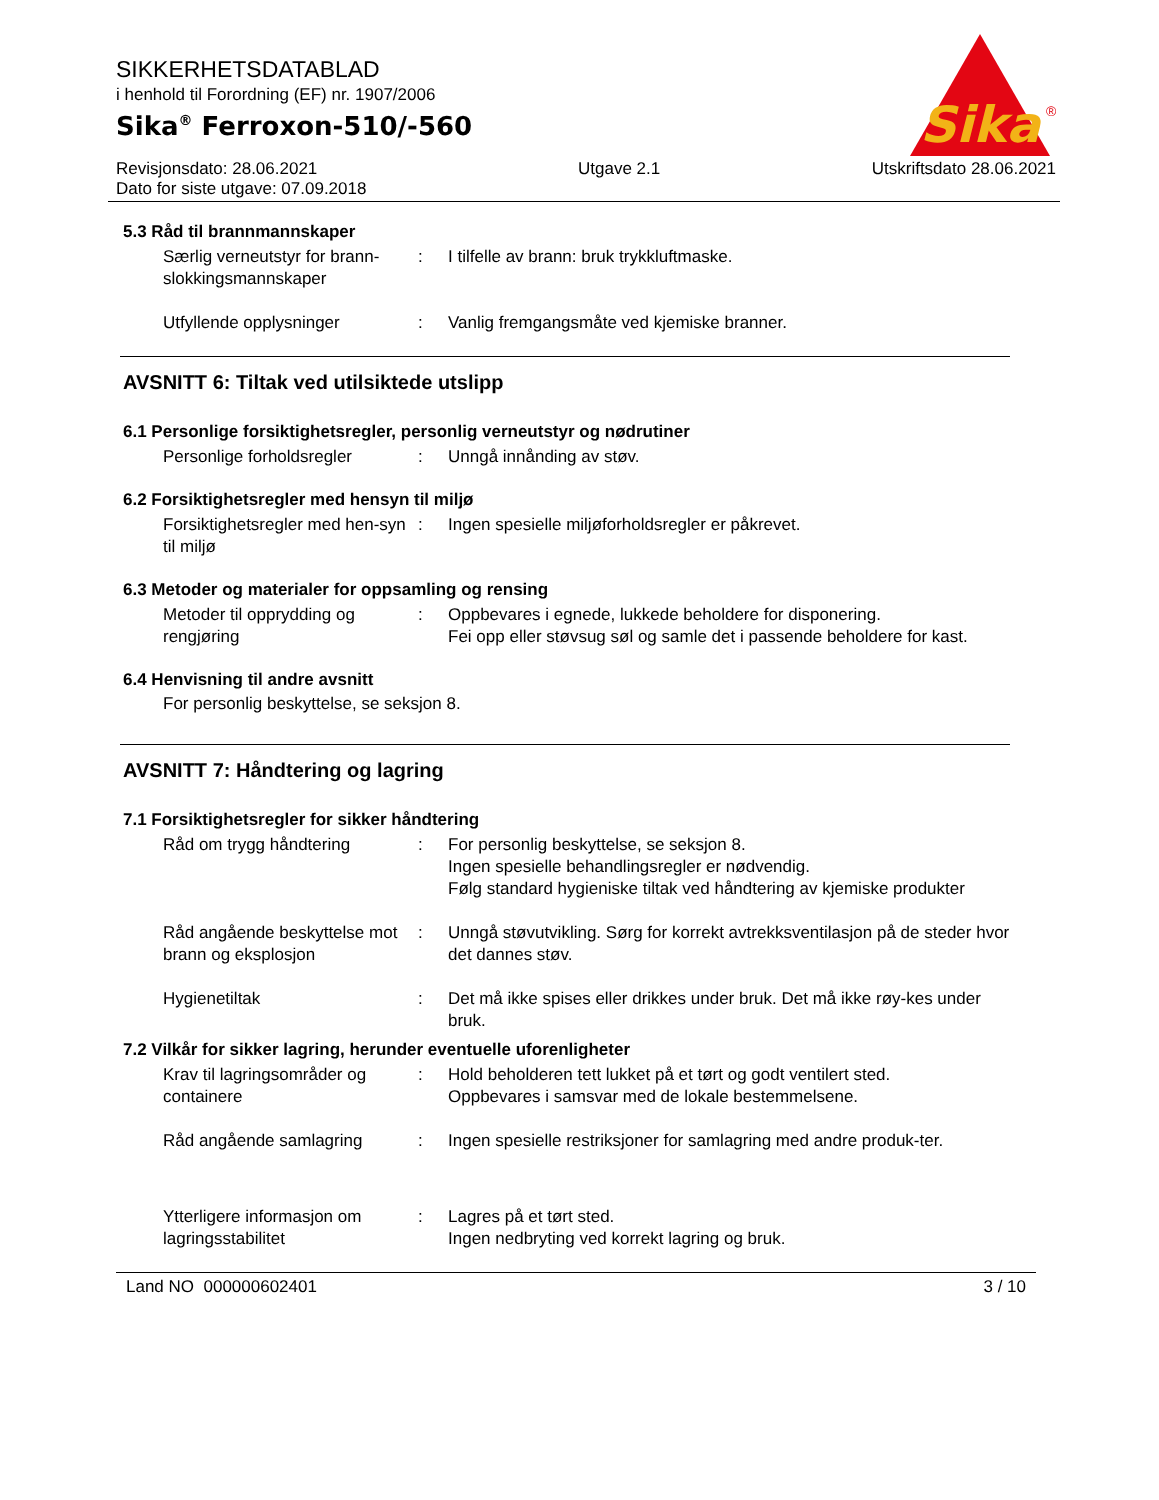SIKKERHETSDATABLAD
i henhold til Forordning (EF) nr. 1907/2006
Sika<sup>®</sup> Ferroxon-510/-560
Sika
®
Revisjonsdato: 28.06.2021
Dato for siste utgave: 07.09.2018
Utgave 2.1 Utskriftsdato 28.06.2021
5.3 Råd til brannmannskaper
Særlig verneutstyr for brann-slokkingsmannskaper
: I tilfelle av brann: bruk trykkluftmaske.
Utfyllende opplysninger : Vanlig fremgangsmåte ved kjemiske branner.
AVSNITT 6: Tiltak ved utilsiktede utslipp
6.1 Personlige forsiktighetsregler, personlig verneutstyr og nødrutiner
Personlige forholdsregler : Unngå innånding av støv.
6.2 Forsiktighetsregler med hensyn til miljø
Forsiktighetsregler med hen-syn til miljø
: Ingen spesielle miljøforholdsregler er påkrevet.
6.3 Metoder og materialer for oppsamling og rensing
Metoder til opprydding og rengjøring
: Oppbevares i egnede, lukkede beholdere for disponering.
Fei opp eller støvsug søl og samle det i passende beholdere for kast.
6.4 Henvisning til andre avsnitt
For personlig beskyttelse, se seksjon 8.
AVSNITT 7: Håndtering og lagring
7.1 Forsiktighetsregler for sikker håndtering
Råd om trygg håndtering : For personlig beskyttelse, se seksjon 8.
Ingen spesielle behandlingsregler er nødvendig.
Følg standard hygieniske tiltak ved håndtering av kjemiske produkter
Råd angående beskyttelse mot brann og eksplosjon
: Unngå støvutvikling. Sørg for korrekt avtrekksventilasjon på de steder hvor det dannes støv.
Hygienetiltak : Det må ikke spises eller drikkes under bruk. Det må ikke røy-kes under bruk.
7.2 Vilkår for sikker lagring, herunder eventuelle uforenligheter
Krav til lagringsområder og containere
: Hold beholderen tett lukket på et tørt og godt ventilert sted.
Oppbevares i samsvar med de lokale bestemmelsene.
Råd angående samlagring : Ingen spesielle restriksjoner for samlagring med andre produk-ter.
Ytterligere informasjon om lagringsstabilitet
: Lagres på et tørt sted.
Ingen nedbryting ved korrekt lagring og bruk.
Land NO 000000602401 3 / 10